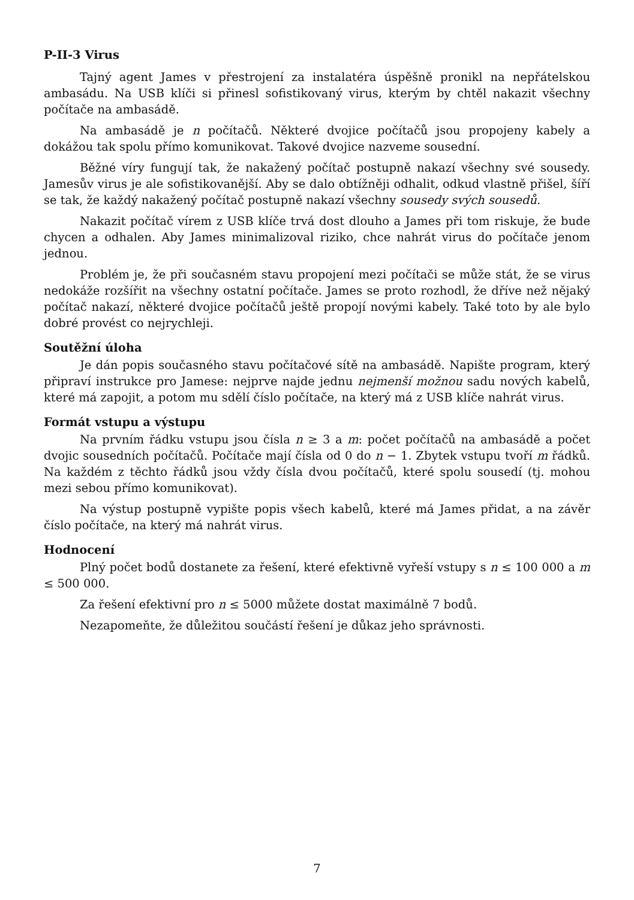P-II-3 Virus
Tajný agent James v přestrojení za instalatéra úspěšně pronikl na nepřátelskou ambasádu. Na USB klíči si přinesl sofistikovaný virus, kterým by chtěl nakazit všechny počítače na ambasádě.
Na ambasádě je n počítačů. Některé dvojice počítačů jsou propojeny kabely a dokážou tak spolu přímo komunikovat. Takové dvojice nazveme sousední.
Běžné víry fungují tak, že nakažený počítač postupně nakazí všechny své sousedy. Jamesův virus je ale sofistikovanější. Aby se dalo obtížněji odhalit, odkud vlastně přišel, šíří se tak, že každý nakažený počítač postupně nakazí všechny sousedy svých sousedů.
Nakazit počítač vírem z USB klíče trvá dost dlouho a James při tom riskuje, že bude chycen a odhalen. Aby James minimalizoval riziko, chce nahrát virus do počítače jenom jednou.
Problém je, že při současném stavu propojení mezi počítači se může stát, že se virus nedokáže rozšířit na všechny ostatní počítače. James se proto rozhodl, že dříve než nějaký počítač nakazí, některé dvojice počítačů ještě propojí novými kabely. Také toto by ale bylo dobré provést co nejrychleji.
Soutěžní úloha
Je dán popis současného stavu počítačové sítě na ambasádě. Napište program, který připraví instrukce pro Jamese: nejprve najde jednu nejmenší možnou sadu nových kabelů, které má zapojit, a potom mu sdělí číslo počítače, na který má z USB klíče nahrát virus.
Formát vstupu a výstupu
Na prvním řádku vstupu jsou čísla n ≥ 3 a m: počet počítačů na ambasádě a počet dvojic sousedních počítačů. Počítače mají čísla od 0 do n − 1. Zbytek vstupu tvoří m řádků. Na každém z těchto řádků jsou vždy čísla dvou počítačů, které spolu sousedí (tj. mohou mezi sebou přímo komunikovat).
Na výstup postupně vypište popis všech kabelů, které má James přidat, a na závěr číslo počítače, na který má nahrát virus.
Hodnocení
Plný počet bodů dostanete za řešení, které efektivně vyřeší vstupy s n ≤ 100 000 a m ≤ 500 000.
Za řešení efektivní pro n ≤ 5000 můžete dostat maximálně 7 bodů.
Nezapomeňte, že důležitou součástí řešení je důkaz jeho správnosti.
7